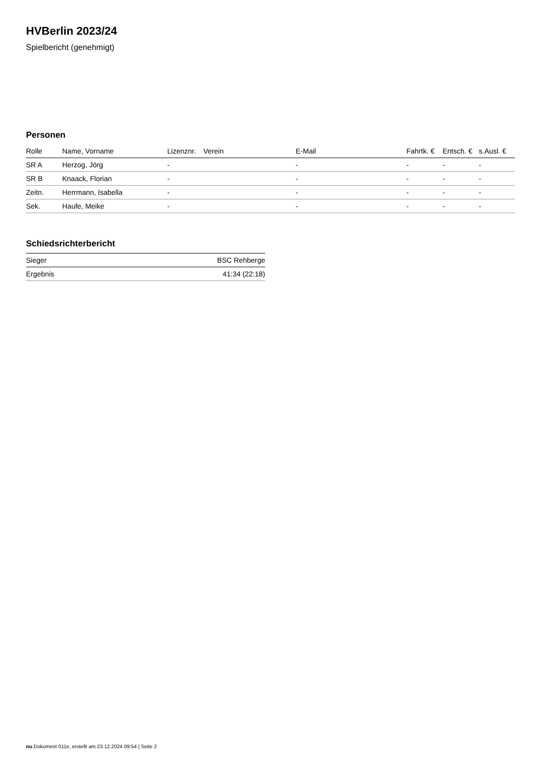HVBerlin 2023/24
Spielbericht (genehmigt)
Personen
| Rolle | Name, Vorname | Lizenznr. | Verein | E-Mail | Fahrtk. € | Entsch. € | s.Ausl. € |
| --- | --- | --- | --- | --- | --- | --- | --- |
| SR A | Herzog, Jörg | - | | - | - | - | - |
| SR B | Knaack, Florian | - | | - | - | - | - |
| Zeitn. | Herrmann, Isabella | - | | - | - | - | - |
| Sek. | Haufe, Meike | - | | - | - | - | - |
Schiedsrichterbericht
| Sieger | BSC Rehberge |
| Ergebnis | 41:34 (22:18) |
nu.Dokument 011e, erstellt am 23.12.2024 09:54 | Seite 2